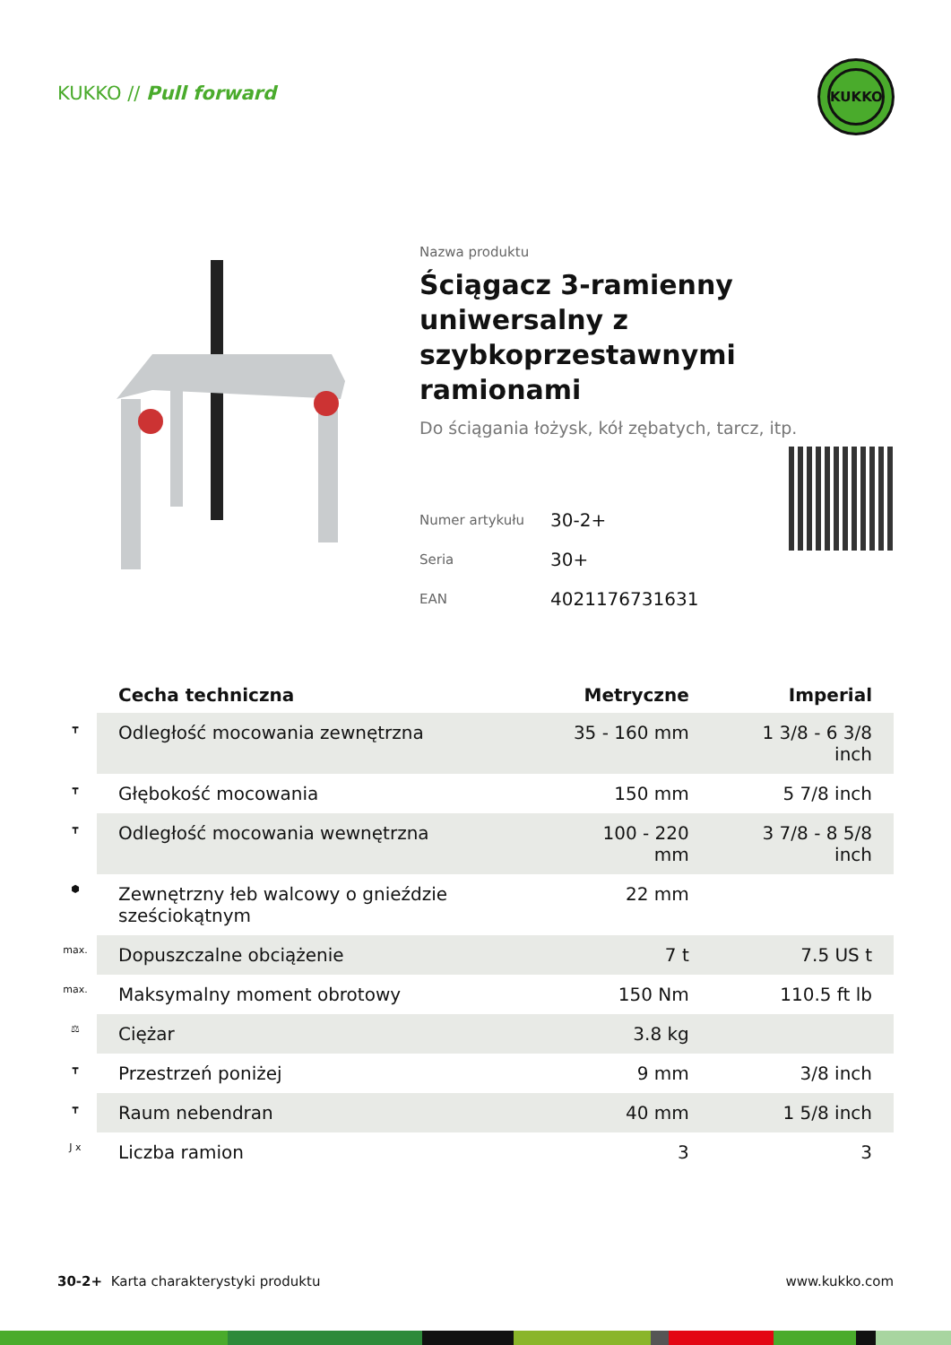KUKKO // Pull forward
KUKKO
Nazwa produktu
Ściągacz 3-ramienny uniwersalny z szybkoprzestawnymi ramionami
Do ściągania łożysk, kół zębatych, tarcz, itp.
| Numer artykułu | 30-2+ |
| Seria | 30+ |
| EAN | 4021176731631 |
| | Cecha techniczna | Metryczne | Imperial |
| --- | --- | --- | --- |
| ┳ | Odległość mocowania zewnętrzna | 35 - 160 mm | 1 3/8 - 6 3/8 inch |
| ┳ | Głębokość mocowania | 150 mm | 5 7/8 inch |
| ┳ | Odległość mocowania wewnętrzna | 100 - 220 mm | 3 7/8 - 8 5/8 inch |
| ⬢ | Zewnętrzny łeb walcowy o gnieździe sześciokątnym | 22 mm | |
| max. | Dopuszczalne obciążenie | 7 t | 7.5 US t |
| max. | Maksymalny moment obrotowy | 150 Nm | 110.5 ft lb |
| ⚖ | Ciężar | 3.8 kg | |
| ┳ | Przestrzeń poniżej | 9 mm | 3/8 inch |
| ┳ | Raum nebendran | 40 mm | 1 5/8 inch |
| J x | Liczba ramion | 3 | 3 |
30-2+ Karta charakterystyki produktu www.kukko.com